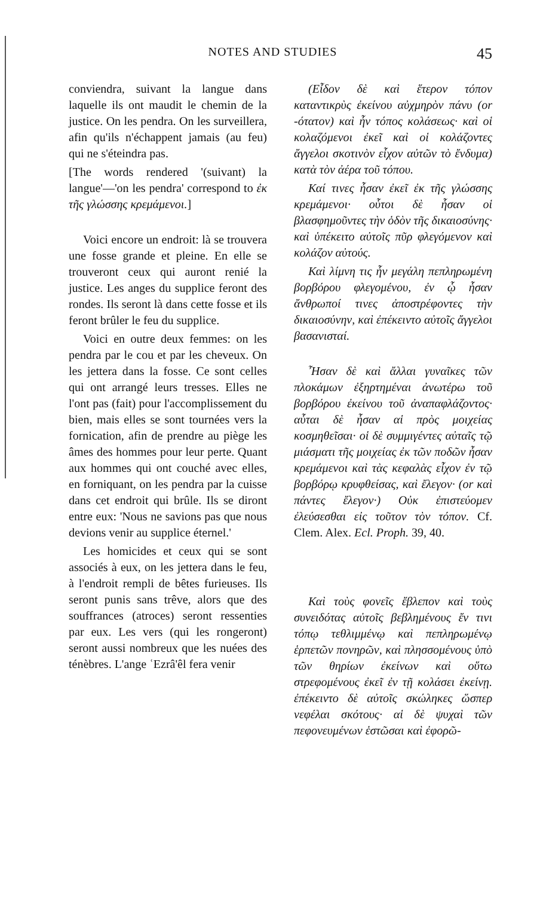NOTES AND STUDIES 45
conviendra, suivant la langue dans laquelle ils ont maudit le chemin de la justice. On les pendra. On les surveillera, afin qu'ils n'échappent jamais (au feu) qui ne s'éteindra pas.
[The words rendered '(suivant) la langue'—'on les pendra' correspond to ἐκ τῆς γλώσσης κρεμάμενοι.]
Voici encore un endroit: là se trouvera une fosse grande et pleine. En elle se trouveront ceux qui auront renié la justice. Les anges du supplice feront des rondes. Ils seront là dans cette fosse et ils feront brûler le feu du supplice.
Voici en outre deux femmes: on les pendra par le cou et par les cheveux. On les jettera dans la fosse. Ce sont celles qui ont arrangé leurs tresses. Elles ne l'ont pas (fait) pour l'accomplissement du bien, mais elles se sont tournées vers la fornication, afin de prendre au piège les âmes des hommes pour leur perte. Quant aux hommes qui ont couché avec elles, en forniquant, on les pendra par la cuisse dans cet endroit qui brûle. Ils se diront entre eux: 'Nous ne savions pas que nous devions venir au supplice éternel.'
Les homicides et ceux qui se sont associés à eux, on les jettera dans le feu, à l'endroit rempli de bêtes furieuses. Ils seront punis sans trêve, alors que des souffrances (atroces) seront ressenties par eux. Les vers (qui les rongeront) seront aussi nombreux que les nuées des ténèbres. L'ange ʿEzrâ'êl fera venir
(Εἶδον δὲ καὶ ἕτερον τόπον καταντικρὺς ἐκείνου αὐχμηρὸν πάνυ (or -ότατον) καὶ ἦν τόπος κολάσεως· καὶ οἱ κολαζόμενοι ἐκεῖ καὶ οἱ κολάζοντες ἄγγελοι σκοτινὸν εἶχον αὐτῶν τὸ ἔνδυμα) κατὰ τὸν ἀέρα τοῦ τόπου.
Καί τινες ἦσαν ἐκεῖ ἐκ τῆς γλώσσης κρεμάμενοι· οὗτοι δὲ ἦσαν οἱ βλασφημοῦντες τὴν ὁδὸν τῆς δικαιοσύνης· καὶ ὑπέκειτο αὐτοῖς πῦρ φλεγόμενον καὶ κολάζον αὐτούς.
Καὶ λίμνη τις ἦν μεγάλη πεπληρωμένη βορβόρου φλεγομένου, ἐν ᾧ ἦσαν ἄνθρωποί τινες ἀποστρέφοντες τὴν δικαιοσύνην, καὶ ἐπέκειντο αὐτοῖς ἄγγελοι βασανισταί.
Ἦσαν δὲ καὶ ἄλλαι γυναῖκες τῶν πλοκάμων ἐξηρτημέναι ἀνωτέρω τοῦ βορβόρου ἐκείνου τοῦ ἀναπαφλάζοντος· αὗται δὲ ἦσαν αἱ πρὸς μοιχείας κοσμηθεῖσαι· οἱ δὲ συμμιγέντες αὐταῖς τῷ μιάσματι τῆς μοιχείας ἐκ τῶν ποδῶν ἦσαν κρεμάμενοι καὶ τὰς κεφαλὰς εἶχον ἐν τῷ βορβόρῳ κρυφθείσας, καὶ ἔλεγον· (or καὶ πάντες ἔλεγον·) Οὐκ ἐπιστεύομεν ἐλεύσεσθαι εἰς τοῦτον τὸν τόπον. Cf. Clem. Alex. Ecl. Proph. 39, 40.
Καὶ τοὺς φονεῖς ἔβλεπον καὶ τοὺς συνειδότας αὐτοῖς βεβλημένους ἔν τινι τόπῳ τεθλιμμένῳ καὶ πεπληρωμένῳ ἑρπετῶν πονηρῶν, καὶ πλησσομένους ὑπὸ τῶν θηρίων ἐκείνων καὶ οὕτω στρεφομένους ἐκεῖ ἐν τῇ κολάσει ἐκείνῃ. ἐπέκειντο δὲ αὐτοῖς σκώληκες ὥσπερ νεφέλαι σκότους· αἱ δὲ ψυχαὶ τῶν πεφονευμένων ἑστῶσαι καὶ ἐφορῶ-